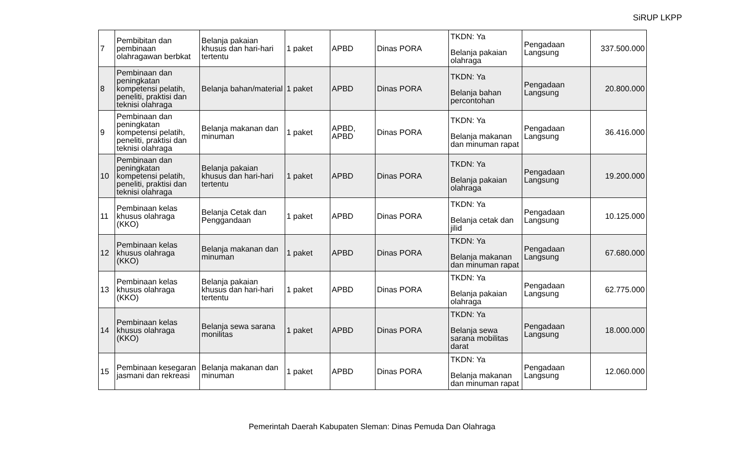SiRUP LKPP
| 7 | Pembibitan dan pembinaan olahragawan berbkat | Belanja pakaian khusus dan hari-hari tertentu | 1 paket | APBD | Dinas PORA | TKDN: Ya Belanja pakaian olahraga | Pengadaan Langsung | 337.500.000 |
| 8 | Pembinaan dan peningkatan kompetensi pelatih, peneliti, praktisi dan teknisi olahraga | Belanja bahan/material | 1 paket | APBD | Dinas PORA | TKDN: Ya Belanja bahan percontohan | Pengadaan Langsung | 20.800.000 |
| 9 | Pembinaan dan peningkatan kompetensi pelatih, peneliti, praktisi dan teknisi olahraga | Belanja makanan dan minuman | 1 paket | APBD, APBD | Dinas PORA | TKDN: Ya Belanja makanan dan minuman rapat | Pengadaan Langsung | 36.416.000 |
| 10 | Pembinaan dan peningkatan kompetensi pelatih, peneliti, praktisi dan teknisi olahraga | Belanja pakaian khusus dan hari-hari tertentu | 1 paket | APBD | Dinas PORA | TKDN: Ya Belanja pakaian olahraga | Pengadaan Langsung | 19.200.000 |
| 11 | Pembinaan kelas khusus olahraga (KKO) | Belanja Cetak dan Penggandaan | 1 paket | APBD | Dinas PORA | TKDN: Ya Belanja cetak dan jilid | Pengadaan Langsung | 10.125.000 |
| 12 | Pembinaan kelas khusus olahraga (KKO) | Belanja makanan dan minuman | 1 paket | APBD | Dinas PORA | TKDN: Ya Belanja makanan dan minuman rapat | Pengadaan Langsung | 67.680.000 |
| 13 | Pembinaan kelas khusus olahraga (KKO) | Belanja pakaian khusus dan hari-hari tertentu | 1 paket | APBD | Dinas PORA | TKDN: Ya Belanja pakaian olahraga | Pengadaan Langsung | 62.775.000 |
| 14 | Pembinaan kelas khusus olahraga (KKO) | Belanja sewa sarana monilitas | 1 paket | APBD | Dinas PORA | TKDN: Ya Belanja sewa sarana mobilitas darat | Pengadaan Langsung | 18.000.000 |
| 15 | Pembinaan kesegaran jasmani dan rekreasi | Belanja makanan dan minuman | 1 paket | APBD | Dinas PORA | TKDN: Ya Belanja makanan dan minuman rapat | Pengadaan Langsung | 12.060.000 |
Pemerintah Daerah Kabupaten Sleman: Dinas Pemuda Dan Olahraga